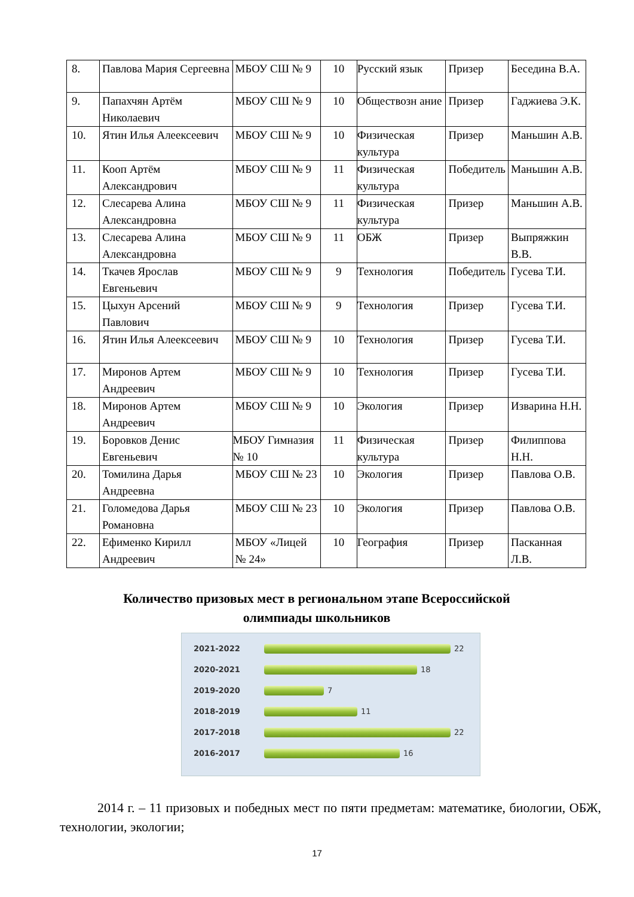| 8. | Павлова Мария Сергеевна | МБОУ СШ № 9 | 10 | Русский язык | Призер | Беседина В.А. |
| 9. | Папахчян Артём Николаевич | МБОУ СШ № 9 | 10 | Обществозн ание | Призер | Гаджиева Э.К. |
| 10. | Ятин Илья Алеексеевич | МБОУ СШ № 9 | 10 | Физическая культура | Призер | Маньшин А.В. |
| 11. | Кооп Артём Александрович | МБОУ СШ № 9 | 11 | Физическая культура | Победитель | Маньшин А.В. |
| 12. | Слесарева Алина Александровна | МБОУ СШ № 9 | 11 | Физическая культура | Призер | Маньшин А.В. |
| 13. | Слесарева Алина Александровна | МБОУ СШ № 9 | 11 | ОБЖ | Призер | Выпряжкин В.В. |
| 14. | Ткачев Ярослав Евгеньевич | МБОУ СШ № 9 | 9 | Технология | Победитель | Гусева Т.И. |
| 15. | Цыхун Арсений Павлович | МБОУ СШ № 9 | 9 | Технология | Призер | Гусева Т.И. |
| 16. | Ятин Илья Алеексеевич | МБОУ СШ № 9 | 10 | Технология | Призер | Гусева Т.И. |
| 17. | Миронов Артем Андреевич | МБОУ СШ № 9 | 10 | Технология | Призер | Гусева Т.И. |
| 18. | Миронов Артем Андреевич | МБОУ СШ № 9 | 10 | Экология | Призер | Изварина Н.Н. |
| 19. | Боровков Денис Евгеньевич | МБОУ Гимназия № 10 | 11 | Физическая культура | Призер | Филиппова Н.Н. |
| 20. | Томилина Дарья Андреевна | МБОУ СШ № 23 | 10 | Экология | Призер | Павлова О.В. |
| 21. | Голомедова Дарья Романовна | МБОУ СШ № 23 | 10 | Экология | Призер | Павлова О.В. |
| 22. | Ефименко Кирилл Андреевич | МБОУ «Лицей № 24» | 10 | География | Призер | Пасканная Л.В. |
Количество призовых мест в региональном этапе Всероссийской олимпиады школьников
2021-2022 22
2020-2021 18
2019-2020 7
2018-2019 11
2017-2018 22
2016-2017 16
2014 г. – 11 призовых и победных мест по пяти предметам: математике, биологии, ОБЖ, технологии, экологии;
17